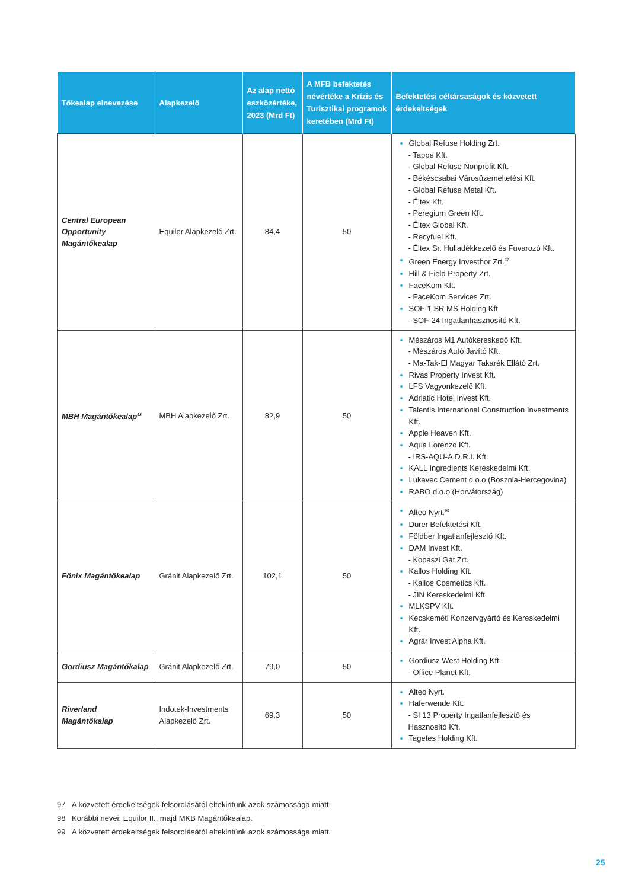| Tőkealap elnevezése | Alapkezelő | Az alap nettó eszközértéke, 2023 (Mrd Ft) | A MFB befektetés névértéke a Krízis és Turisztikai programok keretében (Mrd Ft) | Befektetési céltársaságok és közvetett érdekeltségek |
| --- | --- | --- | --- | --- |
| Central European Opportunity Magántőkealap | Equilor Alapkezelő Zrt. | 84,4 | 50 | Global Refuse Holding Zrt. - Tappe Kft. - Global Refuse Nonprofit Kft. - Békéscsabai Városüzemeltetési Kft. - Global Refuse Metal Kft. - Éltex Kft. - Peregium Green Kft. - Éltex Global Kft. - Recyfuel Kft. - Éltex Sr. Hulladékkezelő és Fuvarozó Kft. Green Energy Investhor Zrt.<sup>97</sup> Hill & Field Property Zrt. FaceKom Kft. - FaceKom Services Zrt. SOF-1 SR MS Holding Kft - SOF-24 Ingatlanhasznosító Kft. |
| MBH Magántőkealap<sup>98</sup> | MBH Alapkezelő Zrt. | 82,9 | 50 | Mészáros M1 Autókereskedő Kft. - Mészáros Autó Javító Kft. - Ma-Tak-El Magyar Takarék Ellátó Zrt. Rivas Property Invest Kft. LFS Vagyonkezelő Kft. Adriatic Hotel Invest Kft. Talentis International Construction Investments Kft. Apple Heaven Kft. Aqua Lorenzo Kft. - IRS-AQU-A.D.R.I. Kft. KALL Ingredients Kereskedelmi Kft. Lukavec Cement d.o.o (Bosznia-Hercegovina) RABO d.o.o (Horvátország) |
| Főnix Magántőkealap | Gránit Alapkezelő Zrt. | 102,1 | 50 | Alteo Nyrt.<sup>99</sup> Dürer Befektetési Kft. Földber Ingatlanfejlesztő Kft. DAM Invest Kft. - Kopaszi Gát Zrt. Kallos Holding Kft. - Kallos Cosmetics Kft. - JIN Kereskedelmi Kft. MLKSPV Kft. Kecskeméti Konzervgyártó és Kereskedelmi Kft. Agrár Invest Alpha Kft. |
| Gordiusz Magántőkalap | Gránit Alapkezelő Zrt. | 79,0 | 50 | Gordiusz West Holding Kft. - Office Planet Kft. |
| Riverland Magántőkalap | Indotek-Investments Alapkezelő Zrt. | 69,3 | 50 | Alteo Nyrt. Haferwende Kft. - SI 13 Property Ingatlanfejlesztő és Hasznosító Kft. Tagetes Holding Kft. |
97 A közvetett érdekeltségek felsorolásától eltekintünk azok számossága miatt.
98 Korábbi nevei: Equilor II., majd MKB Magántőkealap.
99 A közvetett érdekeltségek felsorolásától eltekintünk azok számossága miatt.
25